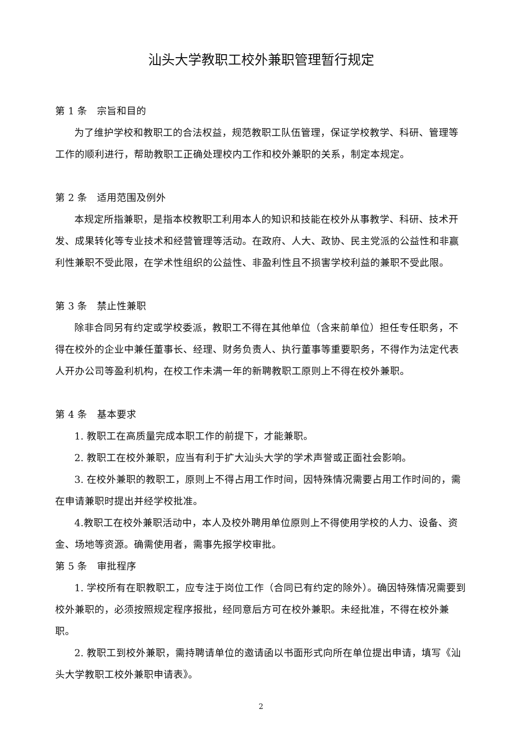汕头大学教职工校外兼职管理暂行规定
第 1 条　宗旨和目的
为了维护学校和教职工的合法权益，规范教职工队伍管理，保证学校教学、科研、管理等工作的顺利进行，帮助教职工正确处理校内工作和校外兼职的关系，制定本规定。
第 2 条　适用范围及例外
本规定所指兼职，是指本校教职工利用本人的知识和技能在校外从事教学、科研、技术开发、成果转化等专业技术和经营管理等活动。在政府、人大、政协、民主党派的公益性和非赢利性兼职不受此限，在学术性组织的公益性、非盈利性且不损害学校利益的兼职不受此限。
第 3 条　禁止性兼职
除非合同另有约定或学校委派，教职工不得在其他单位（含来前单位）担任专任职务，不得在校外的企业中兼任董事长、经理、财务负责人、执行董事等重要职务，不得作为法定代表人开办公司等盈利机构，在校工作未满一年的新聘教职工原则上不得在校外兼职。
第 4 条　基本要求
1. 教职工在高质量完成本职工作的前提下，才能兼职。
2. 教职工在校外兼职，应当有利于扩大汕头大学的学术声誉或正面社会影响。
3. 在校外兼职的教职工，原则上不得占用工作时间，因特殊情况需要占用工作时间的，需在申请兼职时提出并经学校批准。
4.教职工在校外兼职活动中，本人及校外聘用单位原则上不得使用学校的人力、设备、资金、场地等资源。确需使用者，需事先报学校审批。
第 5 条　审批程序
1. 学校所有在职教职工，应专注于岗位工作（合同已有约定的除外）。确因特殊情况需要到校外兼职的，必须按照规定程序报批，经同意后方可在校外兼职。未经批准，不得在校外兼职。
2. 教职工到校外兼职，需持聘请单位的邀请函以书面形式向所在单位提出申请，填写《汕头大学教职工校外兼职申请表》。
2